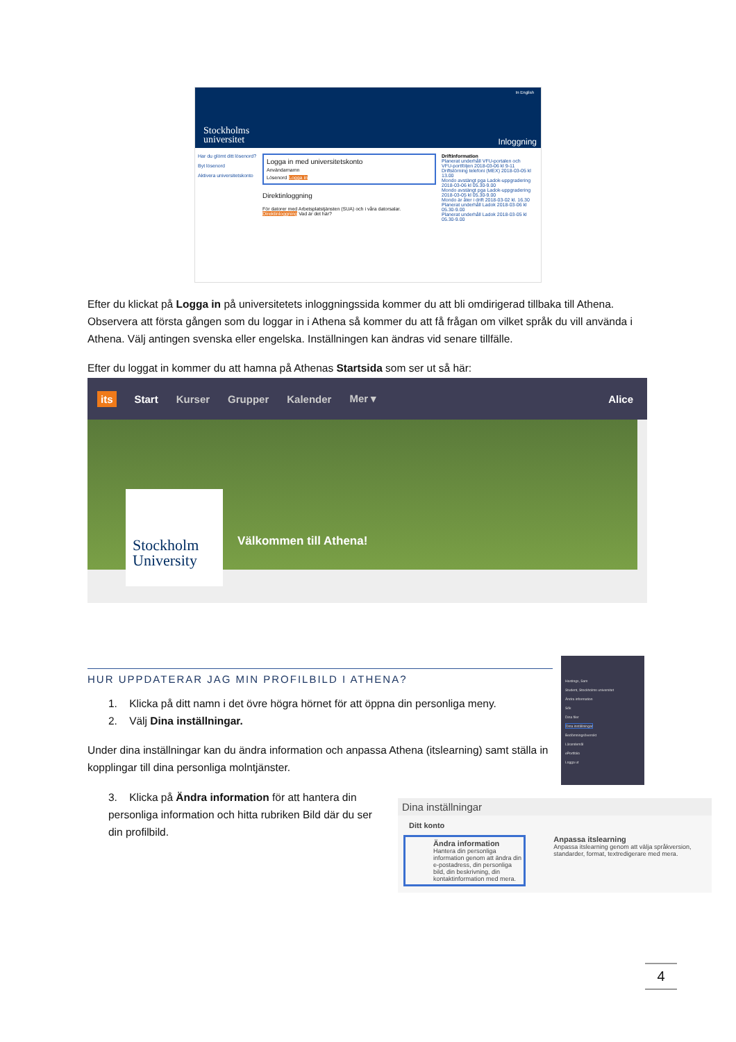In English
Stockholms
universitet
Inloggning
Har du glömt ditt lösenord?
Byt lösenord
Aktivera universitetskonto
Logga in med universitetskonto
Användarnamn
Lösenord Logga in
Direktinloggning
För datorer med Arbetsplatstjänsten (SUA) och i våra datorsalar. Direktinloggning Vad är det här?
Driftinformation
Planerat underhåll VFU-portalen och VFU-portföljen 2018-03-06 kl 9-11
Driftstörning telefoni (MEX) 2018-03-05 kl 13.00
Mondo avstängt pga Ladok-uppgradering 2018-03-06 kl 05.30-9.00
Mondo avstängt pga Ladok-uppgradering 2018-03-05 kl 05.30-9.00
Mondo är åter i drift 2018-03-02 kl. 16.30
Planerat underhåll Ladok 2018-03-06 kl 05.30-9.00
Planerat underhåll Ladok 2018-03-05 kl 05.30-9.00
Efter du klickat på Logga in på universitetets inloggningssida kommer du att bli omdirigerad tillbaka till Athena. Observera att första gången som du loggar in i Athena så kommer du att få frågan om vilket språk du vill använda i Athena. Välj antingen svenska eller engelska. Inställningen kan ändras vid senare tillfälle.
Efter du loggat in kommer du att hamna på Athenas Startsida som ser ut så här:
its Start Kurser Grupper Kalender Mer ▾ Alice
Stockholm
University
Välkommen till Athena!
HUR UPPDATERAR JAG MIN PROFILBILD I ATHENA?
Hastings, Sam
Student, Stockholms universitet
Ändra information
Sök
Dina filer
Dina inställningar
Bedömningsöversikt
Lärandemål
ePortfolio
Logga ut
1. Klicka på ditt namn i det övre högra hörnet för att öppna din personliga meny.
2. Välj Dina inställningar.
Under dina inställningar kan du ändra information och anpassa Athena (itslearning) samt ställa in kopplingar till dina personliga molntjänster.
3. Klicka på Ändra information för att hantera din personliga information och hitta rubriken Bild där du ser din profilbild.
Dina inställningar
Ditt konto
Ändra information
Hantera din personliga information genom att ändra din e-postadress, din personliga bild, din beskrivning, din kontaktinformation med mera.
Anpassa itslearning
Anpassa itslearning genom att välja språkversion, standarder, format, textredigerare med mera.
4